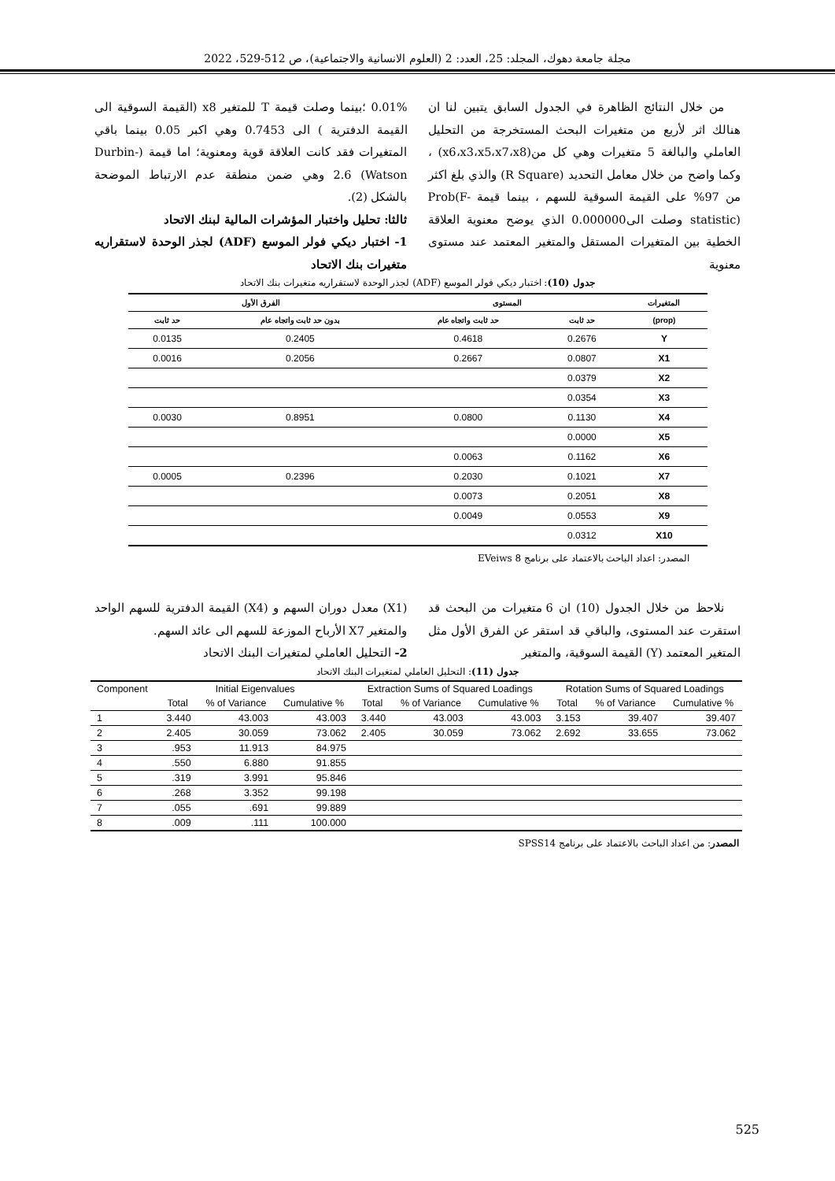مجلة جامعة دهوك، المجلد: 25، العدد: 2 (العلوم الانسانية والاجتماعية)، ص 512-529، 2022
من خلال النتائج الظاهرة في الجدول السابق يتبين لنا ان هنالك اثر لأربع من متغيرات البحث المستخرجة من التحليل العاملي والبالغة 5 متغيرات وهي كل من(x6،x3،x5،x7،x8) ، وكما واضح من خلال معامل التحديد (R Square) والذي بلغ اكثر من 97% على القيمة السوقية للسهم ، بينما قيمة Prob(F-statistic) وصلت الى0.000000 الذي يوضح معنوية العلاقة الخطية بين المتغيرات المستقل والمتغير المعتمد عند مستوى معنوية
0.01% ؛بينما وصلت قيمة T للمتغير x8 (القيمة السوقية الى القيمة الدفترية ) الى 0.7453 وهي اكبر 0.05 بينما باقي المتغيرات فقد كانت العلاقة قوية ومعنوية؛ اما قيمة (Durbin-Watson) 2.6 وهي ضمن منطقة عدم الارتباط الموضحة بالشكل (2).
ثالثا: تحليل واختبار المؤشرات المالية لبنك الاتحاد
1- اختبار ديكي فولر الموسع (ADF) لجذر الوحدة لاستقراريه متغيرات بنك الاتحاد
جدول (10): اختبار ديكي فولر الموسع (ADF) لجذر الوحدة لاستقراريه متغيرات بنك الاتحاد
| المتغيرات | المستوى | | الفرق الأول | |
| --- | --- | --- | --- | --- |
| (prop) | حد ثابت | حد ثابت واتجاه عام | بدون حد ثابت واتجاه عام | حد ثابت |
| Y | 0.2676 | 0.4618 | 0.2405 | 0.0135 |
| X1 | 0.0807 | 0.2667 | 0.2056 | 0.0016 |
| X2 | 0.0379 | | | |
| X3 | 0.0354 | | | |
| X4 | 0.1130 | 0.0800 | 0.8951 | 0.0030 |
| X5 | 0.0000 | | | |
| X6 | 0.1162 | 0.0063 | | |
| X7 | 0.1021 | 0.2030 | 0.2396 | 0.0005 |
| X8 | 0.2051 | 0.0073 | | |
| X9 | 0.0553 | 0.0049 | | |
| X10 | 0.0312 | | | |
المصدر: اعداد الباحث بالاعتماد على برنامج EVeiws 8
نلاحظ من خلال الجدول (10) ان 6 متغيرات من البحث قد استقرت عند المستوى، والباقي قد استقر عن الفرق الأول مثل المتغير المعتمد (Y) القيمة السوقية، والمتغير
(X1) معدل دوران السهم و (X4) القيمة الدفترية للسهم الواحد والمتغير X7 الأرباح الموزعة للسهم الى عائد السهم.
2- التحليل العاملي لمتغيرات البنك الاتحاد
جدول (11): التحليل العاملي لمتغيرات البنك الاتحاد
| Component | Initial Eigenvalues | | | Extraction Sums of Squared Loadings | | | Rotation Sums of Squared Loadings | | |
| --- | --- | --- | --- | --- | --- | --- | --- | --- | --- |
| | Total | % of Variance | Cumulative % | Total | % of Variance | Cumulative % | Total | % of Variance | Cumulative % |
| 1 | 3.440 | 43.003 | 43.003 | 3.440 | 43.003 | 43.003 | 3.153 | 39.407 | 39.407 |
| 2 | 2.405 | 30.059 | 73.062 | 2.405 | 30.059 | 73.062 | 2.692 | 33.655 | 73.062 |
| 3 | .953 | 11.913 | 84.975 | | | | | | |
| 4 | .550 | 6.880 | 91.855 | | | | | | |
| 5 | .319 | 3.991 | 95.846 | | | | | | |
| 6 | .268 | 3.352 | 99.198 | | | | | | |
| 7 | .055 | .691 | 99.889 | | | | | | |
| 8 | .009 | .111 | 100.000 | | | | | | |
المصدر: من اعداد الباحث بالاعتماد على برنامج SPSS14
525